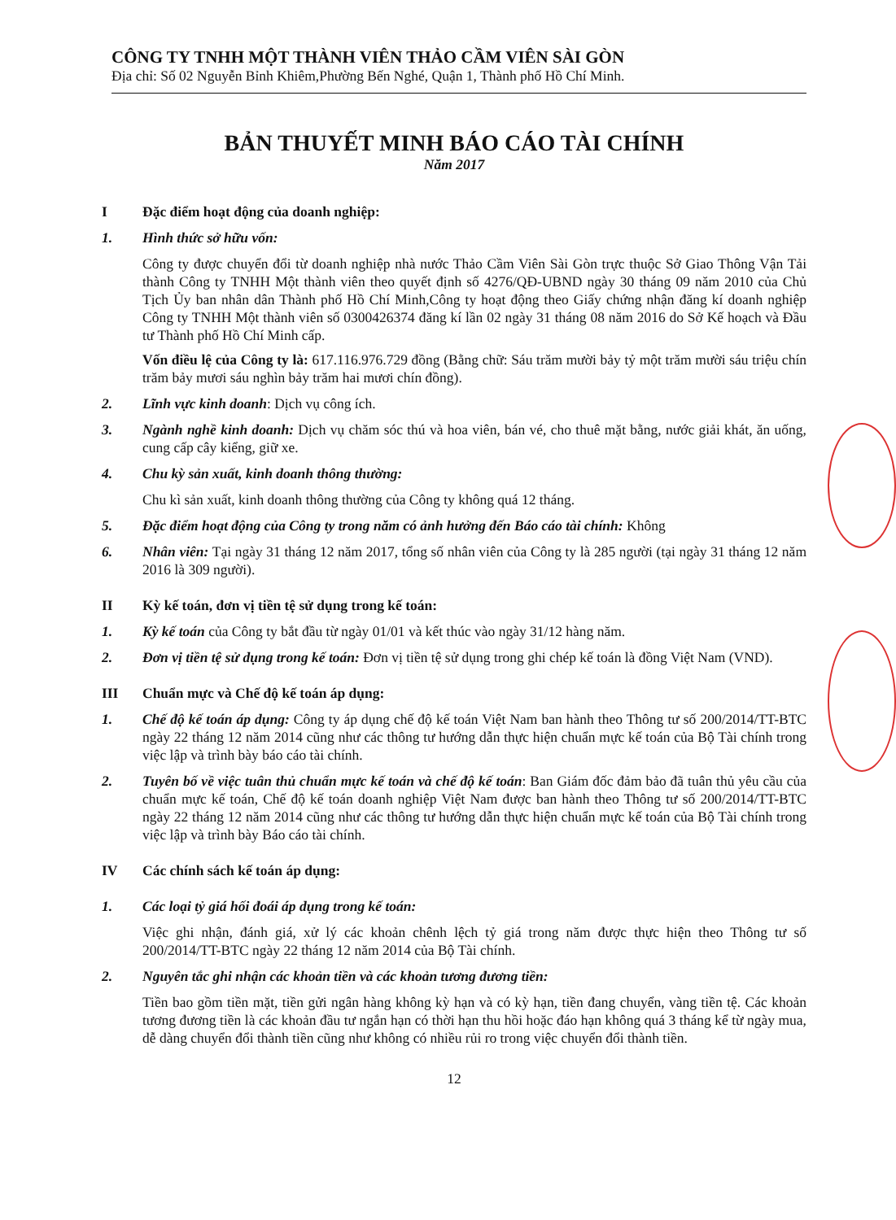CÔNG TY TNHH MỘT THÀNH VIÊN THẢO CẦM VIÊN SÀI GÒN
Địa chỉ: Số 02 Nguyễn Bỉnh Khiêm,Phường Bến Nghé, Quận 1, Thành phố Hồ Chí Minh.
BẢN THUYẾT MINH BÁO CÁO TÀI CHÍNH
Năm 2017
I Đặc điểm hoạt động của doanh nghiệp:
1. Hình thức sở hữu vốn:
Công ty được chuyển đổi từ doanh nghiệp nhà nước Thảo Cầm Viên Sài Gòn trực thuộc Sở Giao Thông Vận Tải thành Công ty TNHH Một thành viên theo quyết định số 4276/QĐ-UBND ngày 30 tháng 09 năm 2010 của Chủ Tịch Ủy ban nhân dân Thành phố Hồ Chí Minh,Công ty hoạt động theo Giấy chứng nhận đăng kí doanh nghiệp Công ty TNHH Một thành viên số 0300426374 đăng kí lần 02 ngày 31 tháng 08 năm 2016 do Sở Kế hoạch và Đầu tư Thành phố Hồ Chí Minh cấp.
Vốn điều lệ của Công ty là: 617.116.976.729 đồng (Bằng chữ: Sáu trăm mười bảy tỷ một trăm mười sáu triệu chín trăm bảy mươi sáu nghìn bảy trăm hai mươi chín đồng).
2. Lĩnh vực kinh doanh: Dịch vụ công ích.
3. Ngành nghề kinh doanh: Dịch vụ chăm sóc thú và hoa viên, bán vé, cho thuê mặt bằng, nước giải khát, ăn uống, cung cấp cây kiểng, giữ xe.
4. Chu kỳ sản xuất, kinh doanh thông thường:
Chu kì sản xuất, kinh doanh thông thường của Công ty không quá 12 tháng.
5. Đặc điểm hoạt động của Công ty trong năm có ảnh hưởng đến Báo cáo tài chính: Không
6. Nhân viên: Tại ngày 31 tháng 12 năm 2017, tổng số nhân viên của Công ty là 285 người (tại ngày 31 tháng 12 năm 2016 là 309 người).
II Kỳ kế toán, đơn vị tiền tệ sử dụng trong kế toán:
1. Kỳ kế toán của Công ty bắt đầu từ ngày 01/01 và kết thúc vào ngày 31/12 hàng năm.
2. Đơn vị tiền tệ sử dụng trong kế toán: Đơn vị tiền tệ sử dụng trong ghi chép kế toán là đồng Việt Nam (VND).
III Chuẩn mực và Chế độ kế toán áp dụng:
1. Chế độ kế toán áp dụng: Công ty áp dụng chế độ kế toán Việt Nam ban hành theo Thông tư số 200/2014/TT-BTC ngày 22 tháng 12 năm 2014 cũng như các thông tư hướng dẫn thực hiện chuẩn mực kế toán của Bộ Tài chính trong việc lập và trình bày báo cáo tài chính.
2. Tuyên bố về việc tuân thủ chuẩn mực kế toán và chế độ kế toán: Ban Giám đốc đảm bảo đã tuân thủ yêu cầu của chuẩn mực kế toán, Chế độ kế toán doanh nghiệp Việt Nam được ban hành theo Thông tư số 200/2014/TT-BTC ngày 22 tháng 12 năm 2014 cũng như các thông tư hướng dẫn thực hiện chuẩn mực kế toán của Bộ Tài chính trong việc lập và trình bày Báo cáo tài chính.
IV Các chính sách kế toán áp dụng:
1. Các loại tỷ giá hối đoái áp dụng trong kế toán:
Việc ghi nhận, đánh giá, xử lý các khoản chênh lệch tỷ giá trong năm được thực hiện theo Thông tư số 200/2014/TT-BTC ngày 22 tháng 12 năm 2014 của Bộ Tài chính.
2. Nguyên tắc ghi nhận các khoản tiền và các khoản tương đương tiền:
Tiền bao gồm tiền mặt, tiền gửi ngân hàng không kỳ hạn và có kỳ hạn, tiền đang chuyển, vàng tiền tệ. Các khoản tương đương tiền là các khoản đầu tư ngắn hạn có thời hạn thu hồi hoặc đáo hạn không quá 3 tháng kể từ ngày mua, dễ dàng chuyển đổi thành tiền cũng như không có nhiều rủi ro trong việc chuyển đổi thành tiền.
12